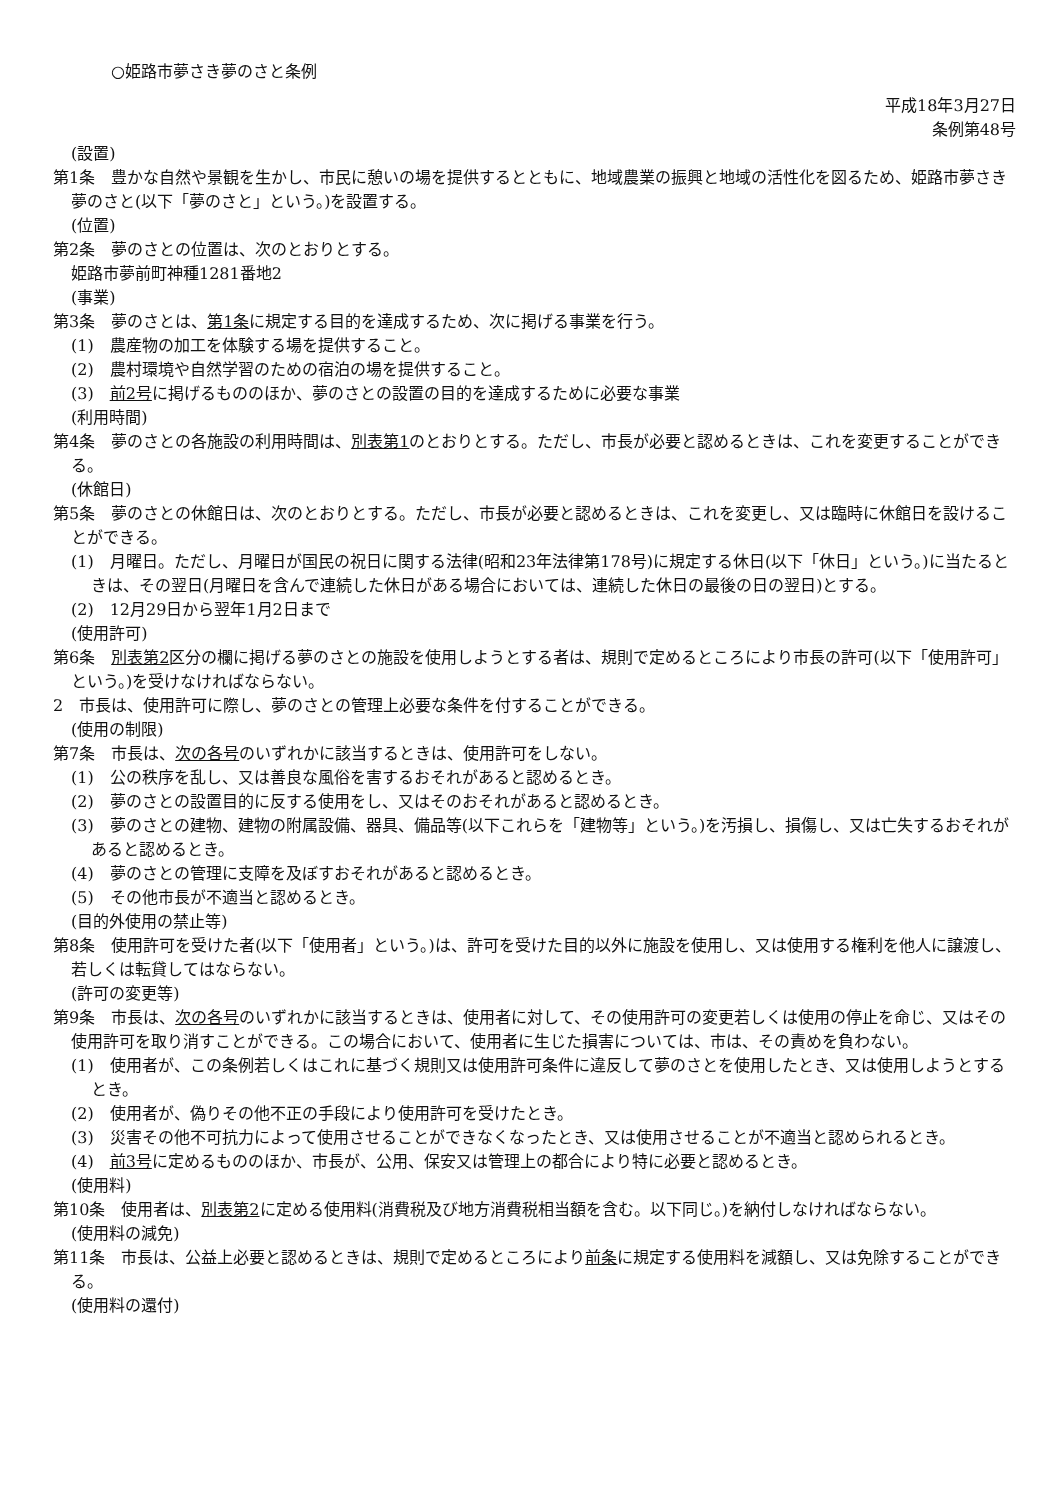○姫路市夢さき夢のさと条例
平成18年3月27日
条例第48号
(設置)
第1条　豊かな自然や景観を生かし、市民に憩いの場を提供するとともに、地域農業の振興と地域の活性化を図るため、姫路市夢さき夢のさと(以下「夢のさと」という。)を設置する。
(位置)
第2条　夢のさとの位置は、次のとおりとする。
姫路市夢前町神種1281番地2
(事業)
第3条　夢のさとは、第1条に規定する目的を達成するため、次に掲げる事業を行う。
(1)　農産物の加工を体験する場を提供すること。
(2)　農村環境や自然学習のための宿泊の場を提供すること。
(3)　前2号に掲げるもののほか、夢のさとの設置の目的を達成するために必要な事業
(利用時間)
第4条　夢のさとの各施設の利用時間は、別表第1のとおりとする。ただし、市長が必要と認めるときは、これを変更することができる。
(休館日)
第5条　夢のさとの休館日は、次のとおりとする。ただし、市長が必要と認めるときは、これを変更し、又は臨時に休館日を設けることができる。
(1)　月曜日。ただし、月曜日が国民の祝日に関する法律(昭和23年法律第178号)に規定する休日(以下「休日」という。)に当たるときは、その翌日(月曜日を含んで連続した休日がある場合においては、連続した休日の最後の日の翌日)とする。
(2)　12月29日から翌年1月2日まで
(使用許可)
第6条　別表第2区分の欄に掲げる夢のさとの施設を使用しようとする者は、規則で定めるところにより市長の許可(以下「使用許可」という。)を受けなければならない。
2　市長は、使用許可に際し、夢のさとの管理上必要な条件を付することができる。
(使用の制限)
第7条　市長は、次の各号のいずれかに該当するときは、使用許可をしない。
(1)　公の秩序を乱し、又は善良な風俗を害するおそれがあると認めるとき。
(2)　夢のさとの設置目的に反する使用をし、又はそのおそれがあると認めるとき。
(3)　夢のさとの建物、建物の附属設備、器具、備品等(以下これらを「建物等」という。)を汚損し、損傷し、又は亡失するおそれがあると認めるとき。
(4)　夢のさとの管理に支障を及ぼすおそれがあると認めるとき。
(5)　その他市長が不適当と認めるとき。
(目的外使用の禁止等)
第8条　使用許可を受けた者(以下「使用者」という。)は、許可を受けた目的以外に施設を使用し、又は使用する権利を他人に譲渡し、若しくは転貸してはならない。
(許可の変更等)
第9条　市長は、次の各号のいずれかに該当するときは、使用者に対して、その使用許可の変更若しくは使用の停止を命じ、又はその使用許可を取り消すことができる。この場合において、使用者に生じた損害については、市は、その責めを負わない。
(1)　使用者が、この条例若しくはこれに基づく規則又は使用許可条件に違反して夢のさとを使用したとき、又は使用しようとするとき。
(2)　使用者が、偽りその他不正の手段により使用許可を受けたとき。
(3)　災害その他不可抗力によって使用させることができなくなったとき、又は使用させることが不適当と認められるとき。
(4)　前3号に定めるもののほか、市長が、公用、保安又は管理上の都合により特に必要と認めるとき。
(使用料)
第10条　使用者は、別表第2に定める使用料(消費税及び地方消費税相当額を含む。以下同じ。)を納付しなければならない。
(使用料の減免)
第11条　市長は、公益上必要と認めるときは、規則で定めるところにより前条に規定する使用料を減額し、又は免除することができる。
(使用料の還付)